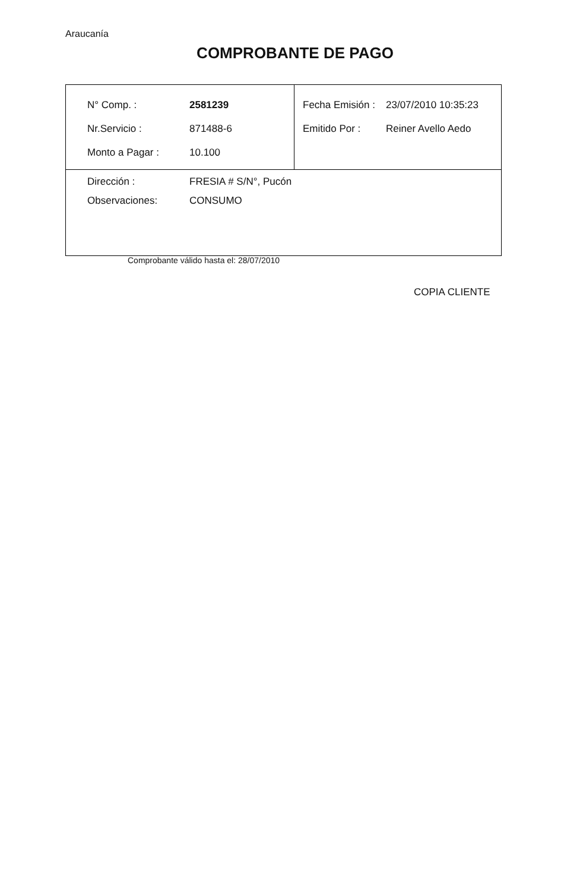Araucanía
COMPROBANTE DE PAGO
| / N° Comp. : / 2581239 / / Nr.Servicio : / 871488-6 / / Monto a Pagar : / 10.100 / | / Fecha Emisión : / 23/07/2010 10:35:23 / / Emitido Por : / Reiner Avello Aedo / |
| / Dirección : / FRESIA # S/N°, Pucón / / Observaciones: / CONSUMO / | |
Comprobante válido hasta el: 28/07/2010
COPIA CLIENTE